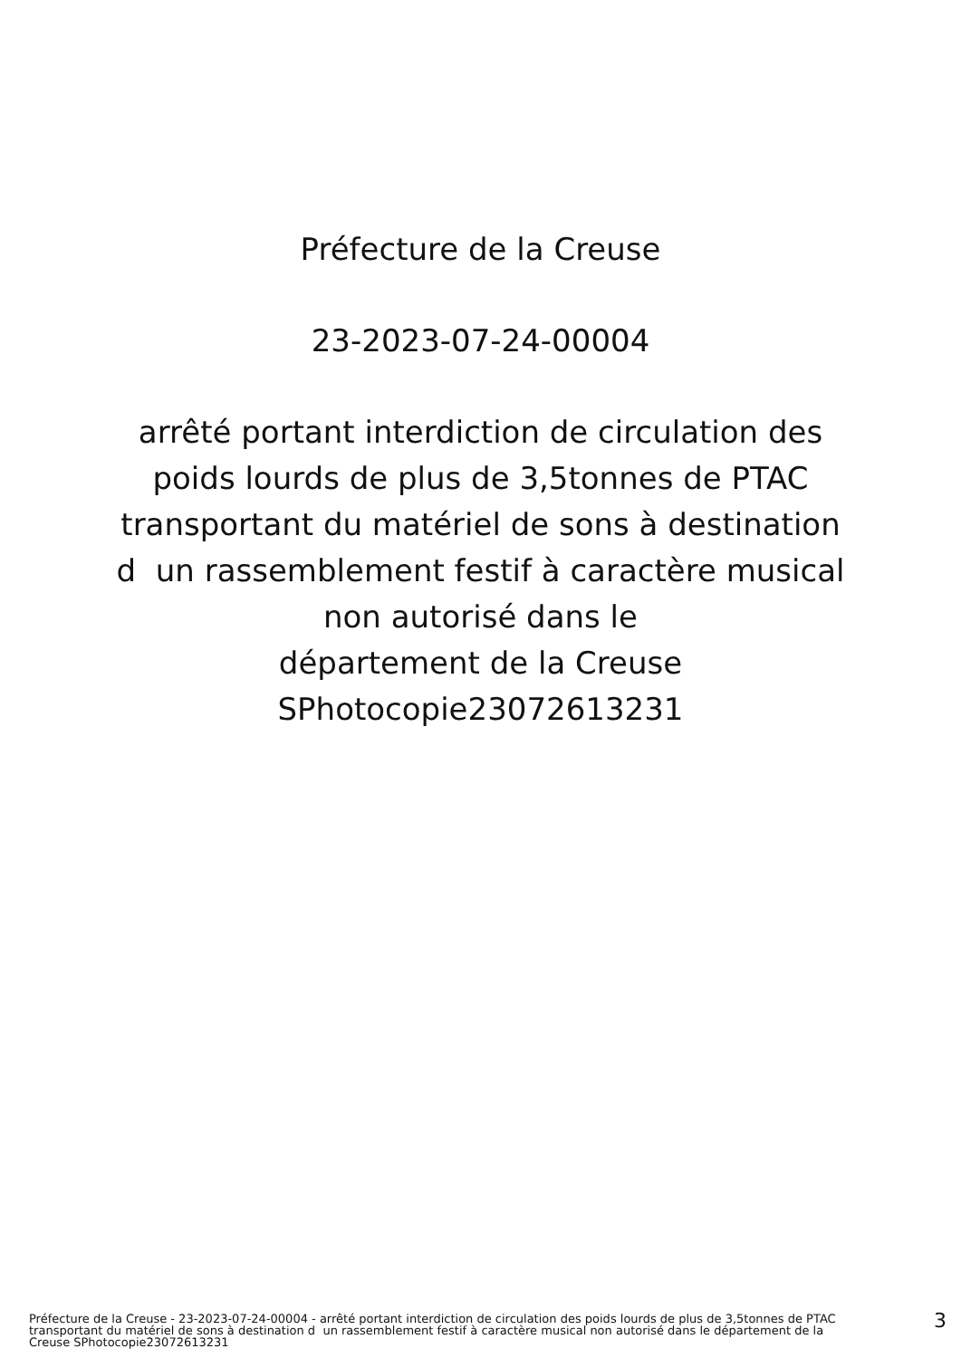Préfecture de la Creuse
23-2023-07-24-00004
arrêté portant interdiction de circulation des
poids lourds de plus de 3,5tonnes de PTAC
transportant du matériel de sons à destination
d un rassemblement festif à caractère musical
non autorisé dans le
département de la Creuse
SPhotocopie23072613231
Préfecture de la Creuse - 23-2023-07-24-00004 - arrêté portant interdiction de circulation des poids lourds de plus de 3,5tonnes de PTAC transportant du matériel de sons à destination d un rassemblement festif à caractère musical non autorisé dans le département de la Creuse SPhotocopie23072613231
3